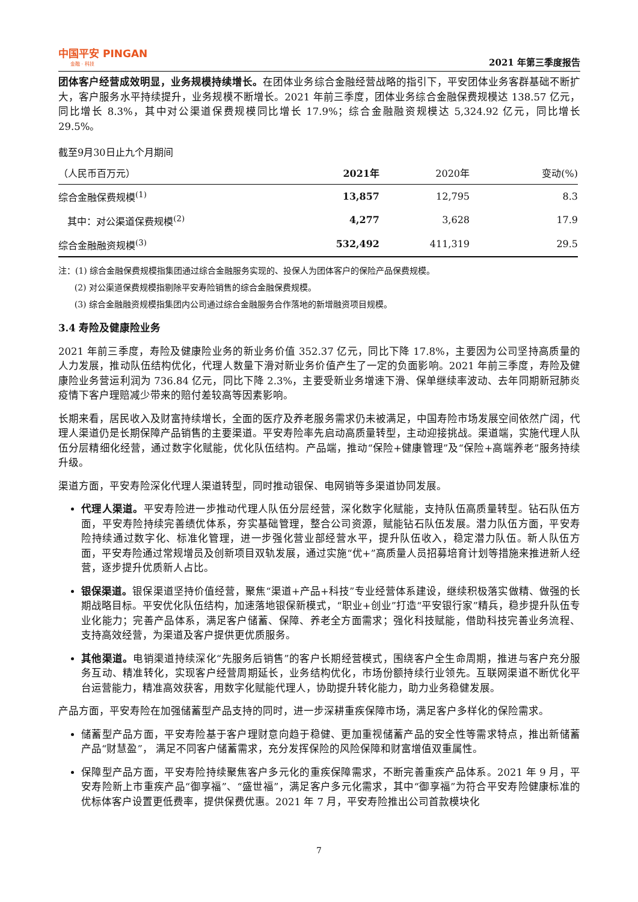中国平安 PINGAN
金融 · 科技
2021 年第三季度报告
团体客户经营成效明显，业务规模持续增长。在团体业务综合金融经营战略的指引下，平安团体业务客群基础不断扩大，客户服务水平持续提升，业务规模不断增长。2021 年前三季度，团体业务综合金融保费规模达 138.57 亿元，同比增长 8.3%，其中对公渠道保费规模同比增长 17.9%；综合金融融资规模达 5,324.92 亿元，同比增长 29.5%。
| 截至9月30日止九个月期间 | | | |
| （人民币百万元） | 2021年 | 2020年 | 变动(%) |
| 综合金融保费规模<sup>(1)</sup> | 13,857 | 12,795 | 8.3 |
| 其中：对公渠道保费规模<sup>(2)</sup> | 4,277 | 3,628 | 17.9 |
| 综合金融融资规模<sup>(3)</sup> | 532,492 | 411,319 | 29.5 |
注：(1) 综合金融保费规模指集团通过综合金融服务实现的、投保人为团体客户的保险产品保费规模。
(2) 对公渠道保费规模指剔除平安寿险销售的综合金融保费规模。
(3) 综合金融融资规模指集团内公司通过综合金融服务合作落地的新增融资项目规模。
3.4 寿险及健康险业务
2021 年前三季度，寿险及健康险业务的新业务价值 352.37 亿元，同比下降 17.8%，主要因为公司坚持高质量的人力发展，推动队伍结构优化，代理人数量下滑对新业务价值产生了一定的负面影响。2021 年前三季度，寿险及健康险业务营运利润为 736.84 亿元，同比下降 2.3%，主要受新业务增速下滑、保单继续率波动、去年同期新冠肺炎疫情下客户理赔减少带来的赔付差较高等因素影响。
长期来看，居民收入及财富持续增长，全面的医疗及养老服务需求仍未被满足，中国寿险市场发展空间依然广阔，代理人渠道仍是长期保障产品销售的主要渠道。平安寿险率先启动高质量转型，主动迎接挑战。渠道端，实施代理人队伍分层精细化经营，通过数字化赋能，优化队伍结构。产品端，推动“保险+健康管理”及“保险+高端养老”服务持续升级。
渠道方面，平安寿险深化代理人渠道转型，同时推动银保、电网销等多渠道协同发展。
代理人渠道。平安寿险进一步推动代理人队伍分层经营，深化数字化赋能，支持队伍高质量转型。钻石队伍方面，平安寿险持续完善绩优体系，夯实基础管理，整合公司资源，赋能钻石队伍发展。潜力队伍方面，平安寿险持续通过数字化、标准化管理，进一步强化营业部经营水平，提升队伍收入，稳定潜力队伍。新人队伍方面，平安寿险通过常规增员及创新项目双轨发展，通过实施“优+”高质量人员招募培育计划等措施来推进新人经营，逐步提升优质新人占比。
银保渠道。银保渠道坚持价值经营，聚焦“渠道+产品+科技”专业经营体系建设，继续积极落实做精、做强的长期战略目标。平安优化队伍结构，加速落地银保新模式，“职业+创业”打造“平安银行家”精兵，稳步提升队伍专业化能力；完善产品体系，满足客户储蓄、保障、养老全方面需求；强化科技赋能，借助科技完善业务流程、支持高效经营，为渠道及客户提供更优质服务。
其他渠道。电销渠道持续深化“先服务后销售”的客户长期经营模式，围绕客户全生命周期，推进与客户充分服务互动、精准转化，实现客户经营周期延长，业务结构优化，市场份额持续行业领先。互联网渠道不断优化平台运营能力，精准高效获客，用数字化赋能代理人，协助提升转化能力，助力业务稳健发展。
产品方面，平安寿险在加强储蓄型产品支持的同时，进一步深耕重疾保障市场，满足客户多样化的保险需求。
储蓄型产品方面，平安寿险基于客户理财意向趋于稳健、更加重视储蓄产品的安全性等需求特点，推出新储蓄产品“财慧盈”， 满足不同客户储蓄需求，充分发挥保险的风险保障和财富增值双重属性。
保障型产品方面，平安寿险持续聚焦客户多元化的重疾保障需求，不断完善重疾产品体系。2021 年 9 月，平安寿险新上市重疾产品“御享福”、“盛世福”，满足客户多元化需求，其中“御享福”为符合平安寿险健康标准的优标体客户设置更低费率，提供保费优惠。2021 年 7 月，平安寿险推出公司首款模块化
7